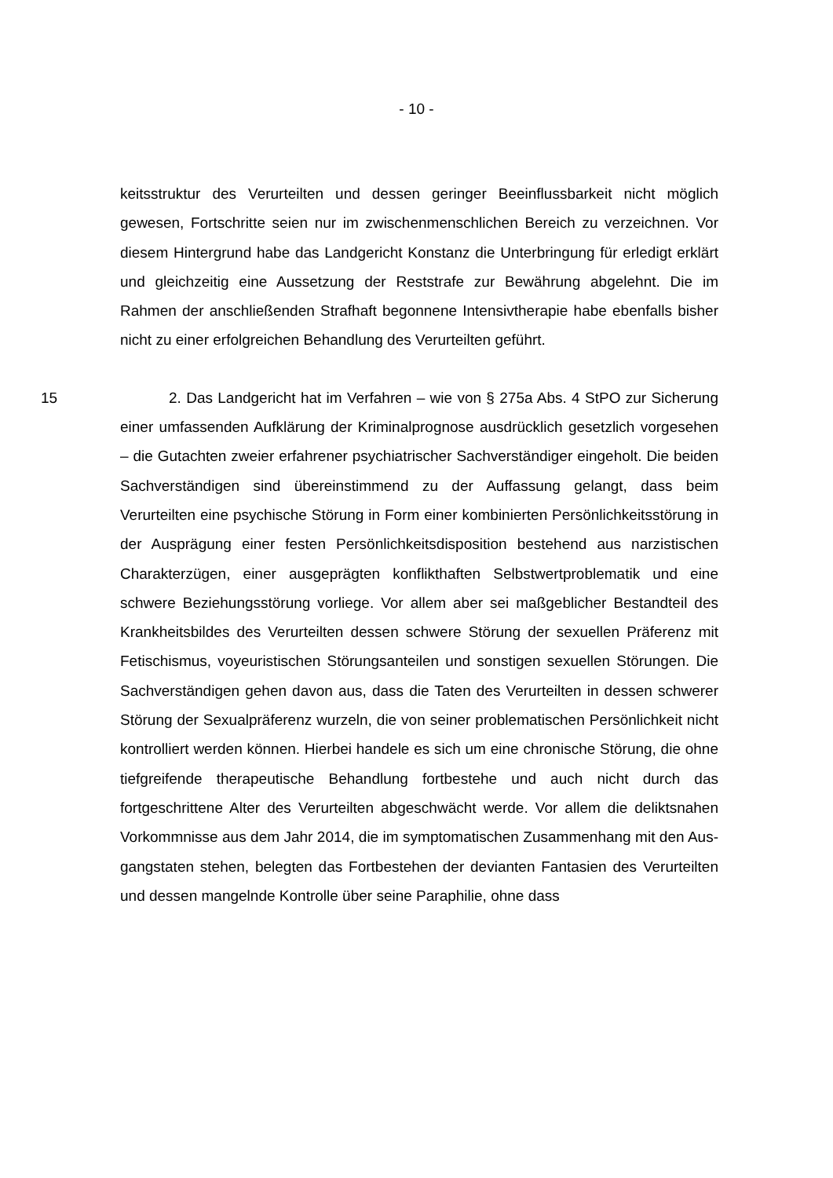- 10 -
keitsstruktur des Verurteilten und dessen geringer Beeinflussbarkeit nicht mög­lich gewesen, Fortschritte seien nur im zwischenmenschlichen Bereich zu ver­zeichnen. Vor diesem Hintergrund habe das Landgericht Konstanz die Unter­bringung für erledigt erklärt und gleichzeitig eine Aussetzung der Reststrafe zur Bewährung abgelehnt. Die im Rahmen der anschließenden Strafhaft begonne­ne Intensivtherapie habe ebenfalls bisher nicht zu einer erfolgreichen Behand­lung des Verurteilten geführt.
15 2. Das Landgericht hat im Verfahren – wie von § 275a Abs. 4 StPO zur Sicherung einer umfassenden Aufklärung der Kriminalprognose ausdrücklich gesetzlich vorgesehen – die Gutachten zweier erfahrener psychiatrischer Sach­verständiger eingeholt. Die beiden Sachverständigen sind übereinstimmend zu der Auffassung gelangt, dass beim Verurteilten eine psychische Störung in Form einer kombinierten Persönlichkeitsstörung in der Ausprägung einer festen Persönlichkeitsdisposition bestehend aus narzistischen Charakterzügen, einer ausgeprägten konflikthaften Selbstwertproblematik und eine schwere Bezie­hungsstörung vorliege. Vor allem aber sei maßgeblicher Bestandteil des Krank­heitsbildes des Verurteilten dessen schwere Störung der sexuellen Präferenz mit Fetischismus, voyeuristischen Störungsanteilen und sonstigen sexuellen Störungen. Die Sachverständigen gehen davon aus, dass die Taten des Verur­teilten in dessen schwerer Störung der Sexualpräferenz wurzeln, die von seiner problematischen Persönlichkeit nicht kontrolliert werden können. Hierbei hande­le es sich um eine chronische Störung, die ohne tiefgreifende therapeutische Behandlung fortbestehe und auch nicht durch das fortgeschrittene Alter des Verurteilten abgeschwächt werde. Vor allem die deliktsnahen Vorkommnisse aus dem Jahr 2014, die im symptomatischen Zusammenhang mit den Aus­gangstaten stehen, belegten das Fortbestehen der devianten Fantasien des Verurteilten und dessen mangelnde Kontrolle über seine Paraphilie, ohne dass